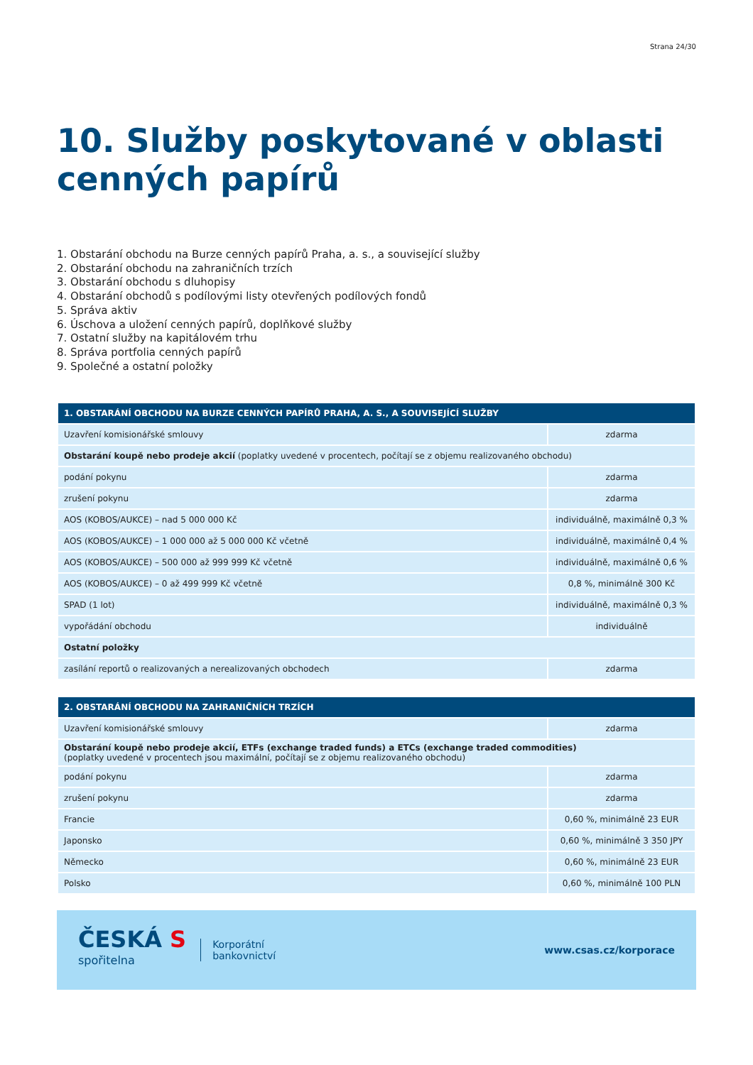Strana 24/30
10. Služby poskytované v oblasti cenných papírů
1. Obstarání obchodu na Burze cenných papírů Praha, a. s., a související služby
2. Obstarání obchodu na zahraničních trzích
3. Obstarání obchodu s dluhopisy
4. Obstarání obchodů s podílovými listy otevřených podílových fondů
5. Správa aktiv
6. Úschova a uložení cenných papírů, doplňkové služby
7. Ostatní služby na kapitálovém trhu
8. Správa portfolia cenných papírů
9. Společné a ostatní položky
| 1. OBSTARÁNÍ OBCHODU NA BURZE CENNÝCH PAPÍRŮ PRAHA, A. S., A SOUVISEJÍCÍ SLUŽBY | |
| --- | --- |
| Uzavření komisionářské smlouvy | zdarma |
| Obstarání koupě nebo prodeje akcií (poplatky uvedené v procentech, počítají se z objemu realizovaného obchodu) | |
| podání pokynu | zdarma |
| zrušení pokynu | zdarma |
| AOS (KOBOS/AUKCE) – nad 5 000 000 Kč | individuálně, maximálně 0,3 % |
| AOS (KOBOS/AUKCE) – 1 000 000 až 5 000 000 Kč včetně | individuálně, maximálně 0,4 % |
| AOS (KOBOS/AUKCE) – 500 000 až 999 999 Kč včetně | individuálně, maximálně 0,6 % |
| AOS (KOBOS/AUKCE) – 0 až 499 999 Kč včetně | 0,8 %, minimálně 300 Kč |
| SPAD (1 lot) | individuálně, maximálně 0,3 % |
| vypořádání obchodu | individuálně |
| Ostatní položky | |
| zasílání reportů o realizovaných a nerealizovaných obchodech | zdarma |
| 2. OBSTARÁNÍ OBCHODU NA ZAHRANIČNÍCH TRZÍCH | |
| --- | --- |
| Uzavření komisionářské smlouvy | zdarma |
| Obstarání koupě nebo prodeje akcií, ETFs (exchange traded funds) a ETCs (exchange traded commodities) (poplatky uvedené v procentech jsou maximální, počítají se z objemu realizovaného obchodu) | |
| podání pokynu | zdarma |
| zrušení pokynu | zdarma |
| Francie | 0,60 %, minimálně 23 EUR |
| Japonsko | 0,60 %, minimálně 3 350 JPY |
| Německo | 0,60 %, minimálně 23 EUR |
| Polsko | 0,60 %, minimálně 100 PLN |
ČESKÁ S
spořitelna
Korporátní
bankovnictví
www.csas.cz/korporace